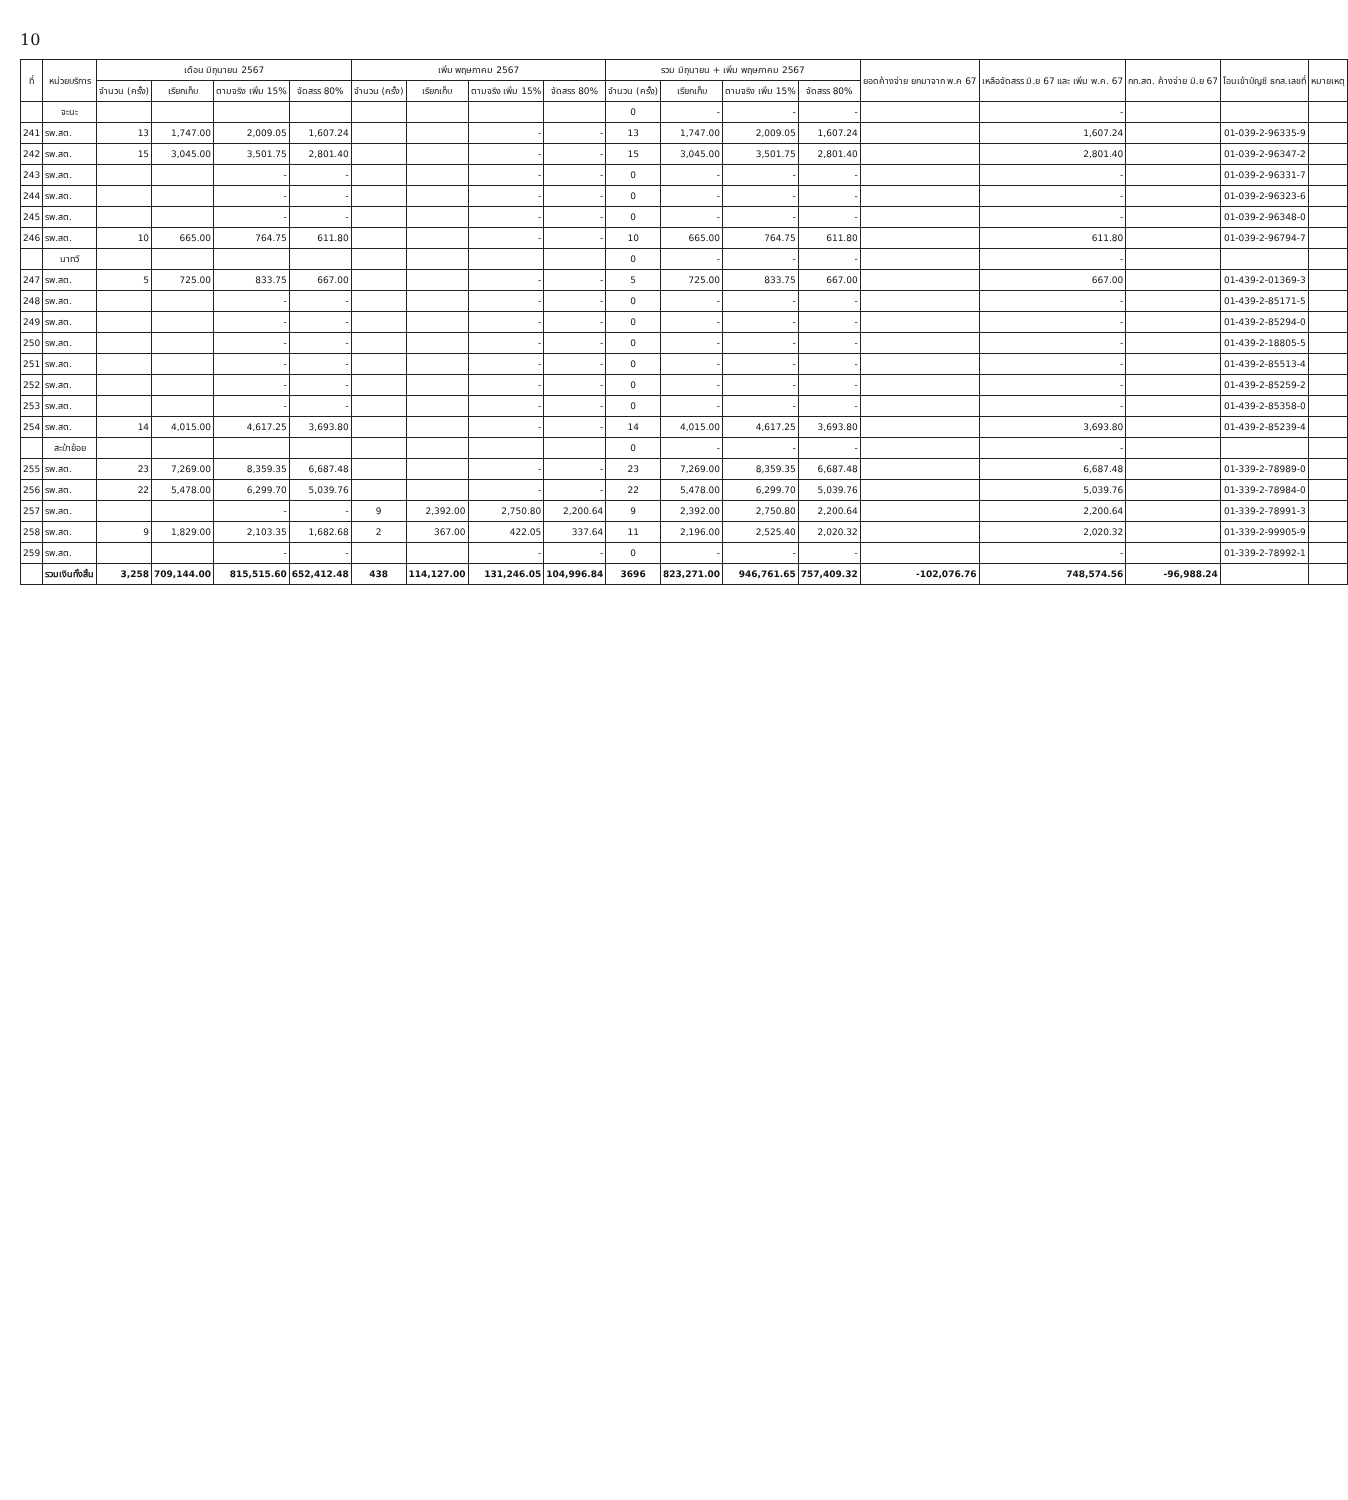10
| ที่ | หน่วยบริการ | เดือน มิถุนายน 2567 | | | | เพิ่ม พฤษภาคม 2567 | | | | รวม มิถุนายน + เพิ่ม พฤษภาคม 2567 | | | | ยอดค้างจ่าย ยกมาจาก พ.ค 67 | เหลือจัดสรร มิ.ย 67 และ เพิ่ม พ.ค. 67 | กท.สต. ค้างจ่าย มิ.ย 67 | โอนเข้าบัญชี ธกส.เลขที่ | หมายเหตุ |
| --- | --- | --- | --- | --- | --- | --- | --- | --- | --- | --- | --- | --- | --- | --- | --- | --- | --- | --- |
| | | จำนวน (ครั้ง) | เรียกเก็บ | ตามจริง เพิ่ม 15% | จัดสรร 80% | จำนวน (ครั้ง) | เรียกเก็บ | ตามจริง เพิ่ม 15% | จัดสรร 80% | จำนวน (ครั้ง) | เรียกเก็บ | ตามจริง เพิ่ม 15% | จัดสรร 80% | | | | | |
| | จะนะ | | | | | | | | | 0 | - | - | - | | - | | | |
| 241 | รพ.สต. | 13 | 1,747.00 | 2,009.05 | 1,607.24 | | | - | - | 13 | 1,747.00 | 2,009.05 | 1,607.24 | | 1,607.24 | | 01-039-2-96335-9 | |
| 242 | รพ.สต. | 15 | 3,045.00 | 3,501.75 | 2,801.40 | | | - | - | 15 | 3,045.00 | 3,501.75 | 2,801.40 | | 2,801.40 | | 01-039-2-96347-2 | |
| 243 | รพ.สต. | | | - | - | | | - | - | 0 | - | - | - | | - | | 01-039-2-96331-7 | |
| 244 | รพ.สต. | | | - | - | | | - | - | 0 | - | - | - | | - | | 01-039-2-96323-6 | |
| 245 | รพ.สต. | | | - | - | | | - | - | 0 | - | - | - | | - | | 01-039-2-96348-0 | |
| 246 | รพ.สต. | 10 | 665.00 | 764.75 | 611.80 | | | - | - | 10 | 665.00 | 764.75 | 611.80 | | 611.80 | | 01-039-2-96794-7 | |
| | นาทวี | | | | | | | | | 0 | - | - | - | | - | | | |
| 247 | รพ.สต. | 5 | 725.00 | 833.75 | 667.00 | | | - | - | 5 | 725.00 | 833.75 | 667.00 | | 667.00 | | 01-439-2-01369-3 | |
| 248 | รพ.สต. | | | - | - | | | - | - | 0 | - | - | - | | - | | 01-439-2-85171-5 | |
| 249 | รพ.สต. | | | - | - | | | - | - | 0 | - | - | - | | - | | 01-439-2-85294-0 | |
| 250 | รพ.สต. | | | - | - | | | - | - | 0 | - | - | - | | - | | 01-439-2-18805-5 | |
| 251 | รพ.สต. | | | - | - | | | - | - | 0 | - | - | - | | - | | 01-439-2-85513-4 | |
| 252 | รพ.สต. | | | - | - | | | - | - | 0 | - | - | - | | - | | 01-439-2-85259-2 | |
| 253 | รพ.สต. | | | - | - | | | - | - | 0 | - | - | - | | - | | 01-439-2-85358-0 | |
| 254 | รพ.สต. | 14 | 4,015.00 | 4,617.25 | 3,693.80 | | | - | - | 14 | 4,015.00 | 4,617.25 | 3,693.80 | | 3,693.80 | | 01-439-2-85239-4 | |
| | สะบ้าย้อย | | | | | | | | | 0 | - | - | - | | - | | | |
| 255 | รพ.สต. | 23 | 7,269.00 | 8,359.35 | 6,687.48 | | | - | - | 23 | 7,269.00 | 8,359.35 | 6,687.48 | | 6,687.48 | | 01-339-2-78989-0 | |
| 256 | รพ.สต. | 22 | 5,478.00 | 6,299.70 | 5,039.76 | | | - | - | 22 | 5,478.00 | 6,299.70 | 5,039.76 | | 5,039.76 | | 01-339-2-78984-0 | |
| 257 | รพ.สต. | | | - | - | 9 | 2,392.00 | 2,750.80 | 2,200.64 | 9 | 2,392.00 | 2,750.80 | 2,200.64 | | 2,200.64 | | 01-339-2-78991-3 | |
| 258 | รพ.สต. | 9 | 1,829.00 | 2,103.35 | 1,682.68 | 2 | 367.00 | 422.05 | 337.64 | 11 | 2,196.00 | 2,525.40 | 2,020.32 | | 2,020.32 | | 01-339-2-99905-9 | |
| 259 | รพ.สต. | | | - | - | | | - | - | 0 | - | - | - | | - | | 01-339-2-78992-1 | |
| | รวมเงินทั้งสิ้น | 3,258 | 709,144.00 | 815,515.60 | 652,412.48 | 438 | 114,127.00 | 131,246.05 | 104,996.84 | 3696 | 823,271.00 | 946,761.65 | 757,409.32 | -102,076.76 | 748,574.56 | -96,988.24 | | |